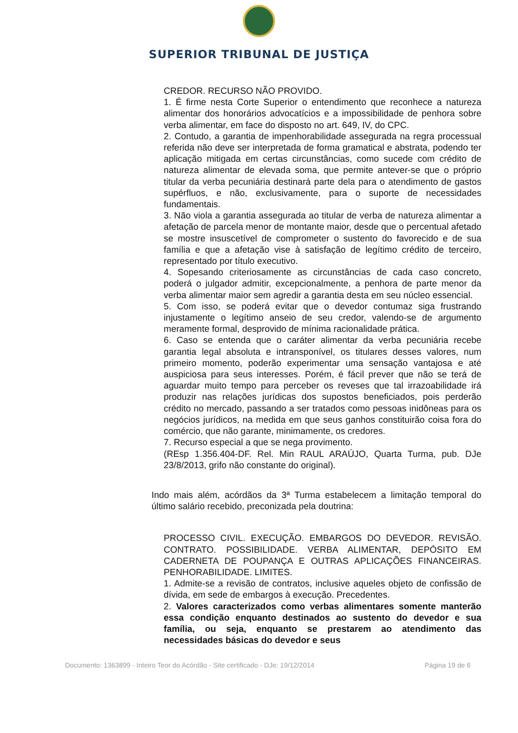SUPERIOR TRIBUNAL DE JUSTIÇA
CREDOR. RECURSO NÃO PROVIDO.
1. É firme nesta Corte Superior o entendimento que reconhece a natureza alimentar dos honorários advocatícios e a impossibilidade de penhora sobre verba alimentar, em face do disposto no art. 649, IV, do CPC.
2. Contudo, a garantia de impenhorabilidade assegurada na regra processual referida não deve ser interpretada de forma gramatical e abstrata, podendo ter aplicação mitigada em certas circunstâncias, como sucede com crédito de natureza alimentar de elevada soma, que permite antever-se que o próprio titular da verba pecuniária destinará parte dela para o atendimento de gastos supérfluos, e não, exclusivamente, para o suporte de necessidades fundamentais.
3. Não viola a garantia assegurada ao titular de verba de natureza alimentar a afetação de parcela menor de montante maior, desde que o percentual afetado se mostre insuscetível de comprometer o sustento do favorecido e de sua família e que a afetação vise à satisfação de legítimo crédito de terceiro, representado por título executivo.
4. Sopesando criteriosamente as circunstâncias de cada caso concreto, poderá o julgador admitir, excepcionalmente, a penhora de parte menor da verba alimentar maior sem agredir a garantia desta em seu núcleo essencial.
5. Com isso, se poderá evitar que o devedor contumaz siga frustrando injustamente o legítimo anseio de seu credor, valendo-se de argumento meramente formal, desprovido de mínima racionalidade prática.
6. Caso se entenda que o caráter alimentar da verba pecuniária recebe garantia legal absoluta e intransponível, os titulares desses valores, num primeiro momento, poderão experimentar uma sensação vantajosa e até auspiciosa para seus interesses. Porém, é fácil prever que não se terá de aguardar muito tempo para perceber os reveses que tal irrazoabilidade irá produzir nas relações jurídicas dos supostos beneficiados, pois perderão crédito no mercado, passando a ser tratados como pessoas inidôneas para os negócios jurídicos, na medida em que seus ganhos constituirão coisa fora do comércio, que não garante, minimamente, os credores.
7. Recurso especial a que se nega provimento.
(REsp 1.356.404-DF. Rel. Min RAUL ARAÚJO, Quarta Turma, pub. DJe 23/8/2013, grifo não constante do original).
Indo mais além, acórdãos da 3ª Turma estabelecem a limitação temporal do último salário recebido, preconizada pela doutrina:
PROCESSO CIVIL. EXECUÇÃO. EMBARGOS DO DEVEDOR. REVISÃO. CONTRATO. POSSIBILIDADE. VERBA ALIMENTAR, DEPÓSITO EM CADERNETA DE POUPANÇA E OUTRAS APLICAÇÕES FINANCEIRAS. PENHORABILIDADE. LIMITES.
1. Admite-se a revisão de contratos, inclusive aqueles objeto de confissão de dívida, em sede de embargos à execução. Precedentes.
2. Valores caracterizados como verbas alimentares somente manterão essa condição enquanto destinados ao sustento do devedor e sua família, ou seja, enquanto se prestarem ao atendimento das necessidades básicas do devedor e seus
Documento: 1363899 - Inteiro Teor do Acórdão - Site certificado - DJe: 19/12/2014 Página 19 de 6